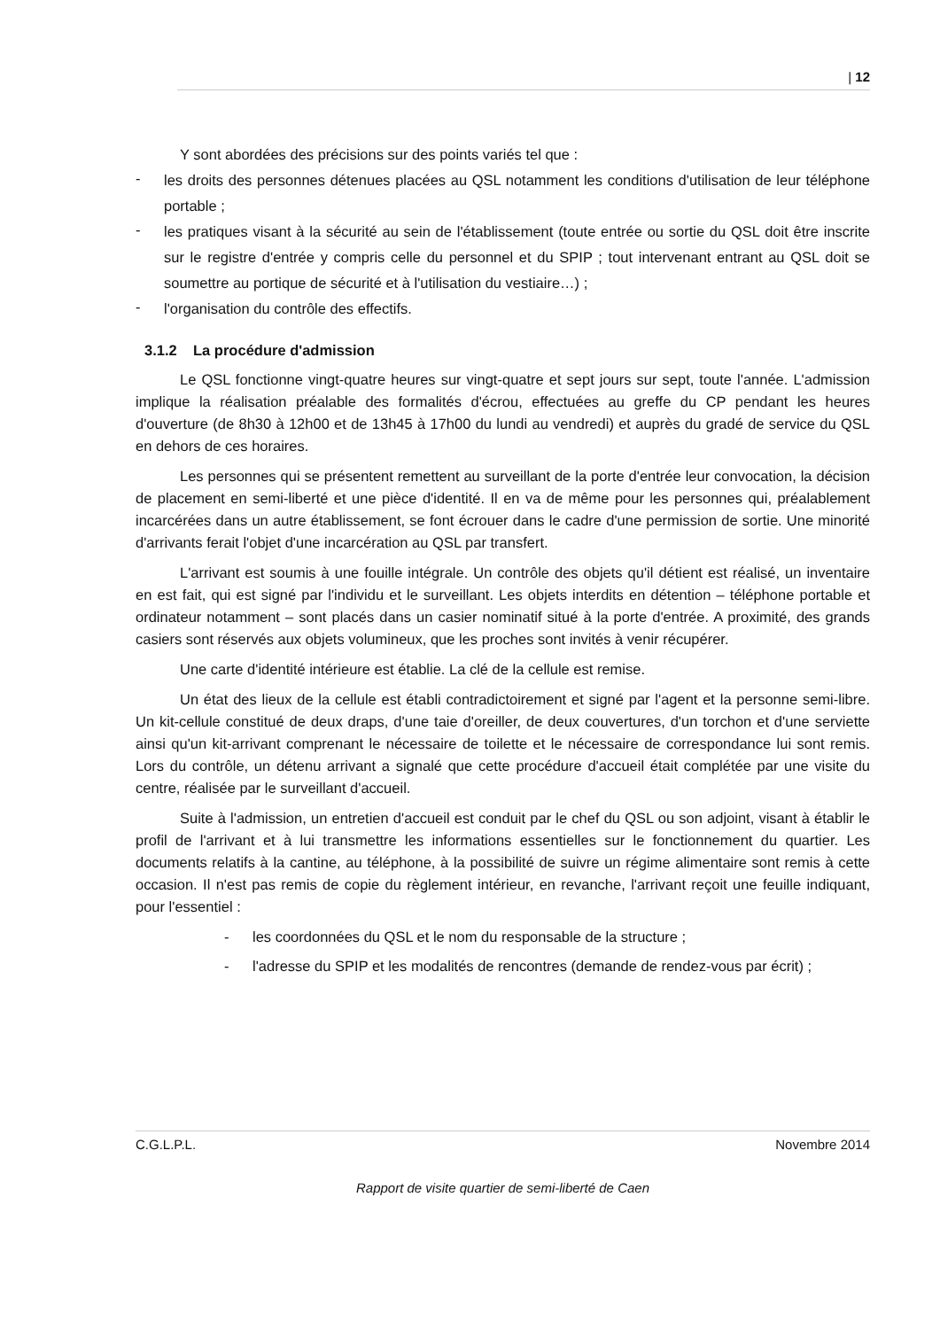| 12
Y sont abordées des précisions sur des points variés tel que :
- les droits des personnes détenues placées au QSL notamment les conditions d'utilisation de leur téléphone portable ;
- les pratiques visant à la sécurité au sein de l'établissement (toute entrée ou sortie du QSL doit être inscrite sur le registre d'entrée y compris celle du personnel et du SPIP ; tout intervenant entrant au QSL doit se soumettre au portique de sécurité et à l'utilisation du vestiaire…) ;
- l'organisation du contrôle des effectifs.
3.1.2 La procédure d'admission
Le QSL fonctionne vingt-quatre heures sur vingt-quatre et sept jours sur sept, toute l'année. L'admission implique la réalisation préalable des formalités d'écrou, effectuées au greffe du CP pendant les heures d'ouverture (de 8h30 à 12h00 et de 13h45 à 17h00 du lundi au vendredi) et auprès du gradé de service du QSL en dehors de ces horaires.
Les personnes qui se présentent remettent au surveillant de la porte d'entrée leur convocation, la décision de placement en semi-liberté et une pièce d'identité. Il en va de même pour les personnes qui, préalablement incarcérées dans un autre établissement, se font écrouer dans le cadre d'une permission de sortie. Une minorité d'arrivants ferait l'objet d'une incarcération au QSL par transfert.
L'arrivant est soumis à une fouille intégrale. Un contrôle des objets qu'il détient est réalisé, un inventaire en est fait, qui est signé par l'individu et le surveillant. Les objets interdits en détention – téléphone portable et ordinateur notamment – sont placés dans un casier nominatif situé à la porte d'entrée. A proximité, des grands casiers sont réservés aux objets volumineux, que les proches sont invités à venir récupérer.
Une carte d'identité intérieure est établie. La clé de la cellule est remise.
Un état des lieux de la cellule est établi contradictoirement et signé par l'agent et la personne semi-libre. Un kit-cellule constitué de deux draps, d'une taie d'oreiller, de deux couvertures, d'un torchon et d'une serviette ainsi qu'un kit-arrivant comprenant le nécessaire de toilette et le nécessaire de correspondance lui sont remis. Lors du contrôle, un détenu arrivant a signalé que cette procédure d'accueil était complétée par une visite du centre, réalisée par le surveillant d'accueil.
Suite à l'admission, un entretien d'accueil est conduit par le chef du QSL ou son adjoint, visant à établir le profil de l'arrivant et à lui transmettre les informations essentielles sur le fonctionnement du quartier. Les documents relatifs à la cantine, au téléphone, à la possibilité de suivre un régime alimentaire sont remis à cette occasion. Il n'est pas remis de copie du règlement intérieur, en revanche, l'arrivant reçoit une feuille indiquant, pour l'essentiel :
- les coordonnées du QSL et le nom du responsable de la structure ;
- l'adresse du SPIP et les modalités de rencontres (demande de rendez-vous par écrit) ;
C.G.L.P.L. Novembre 2014
Rapport de visite quartier de semi-liberté de Caen